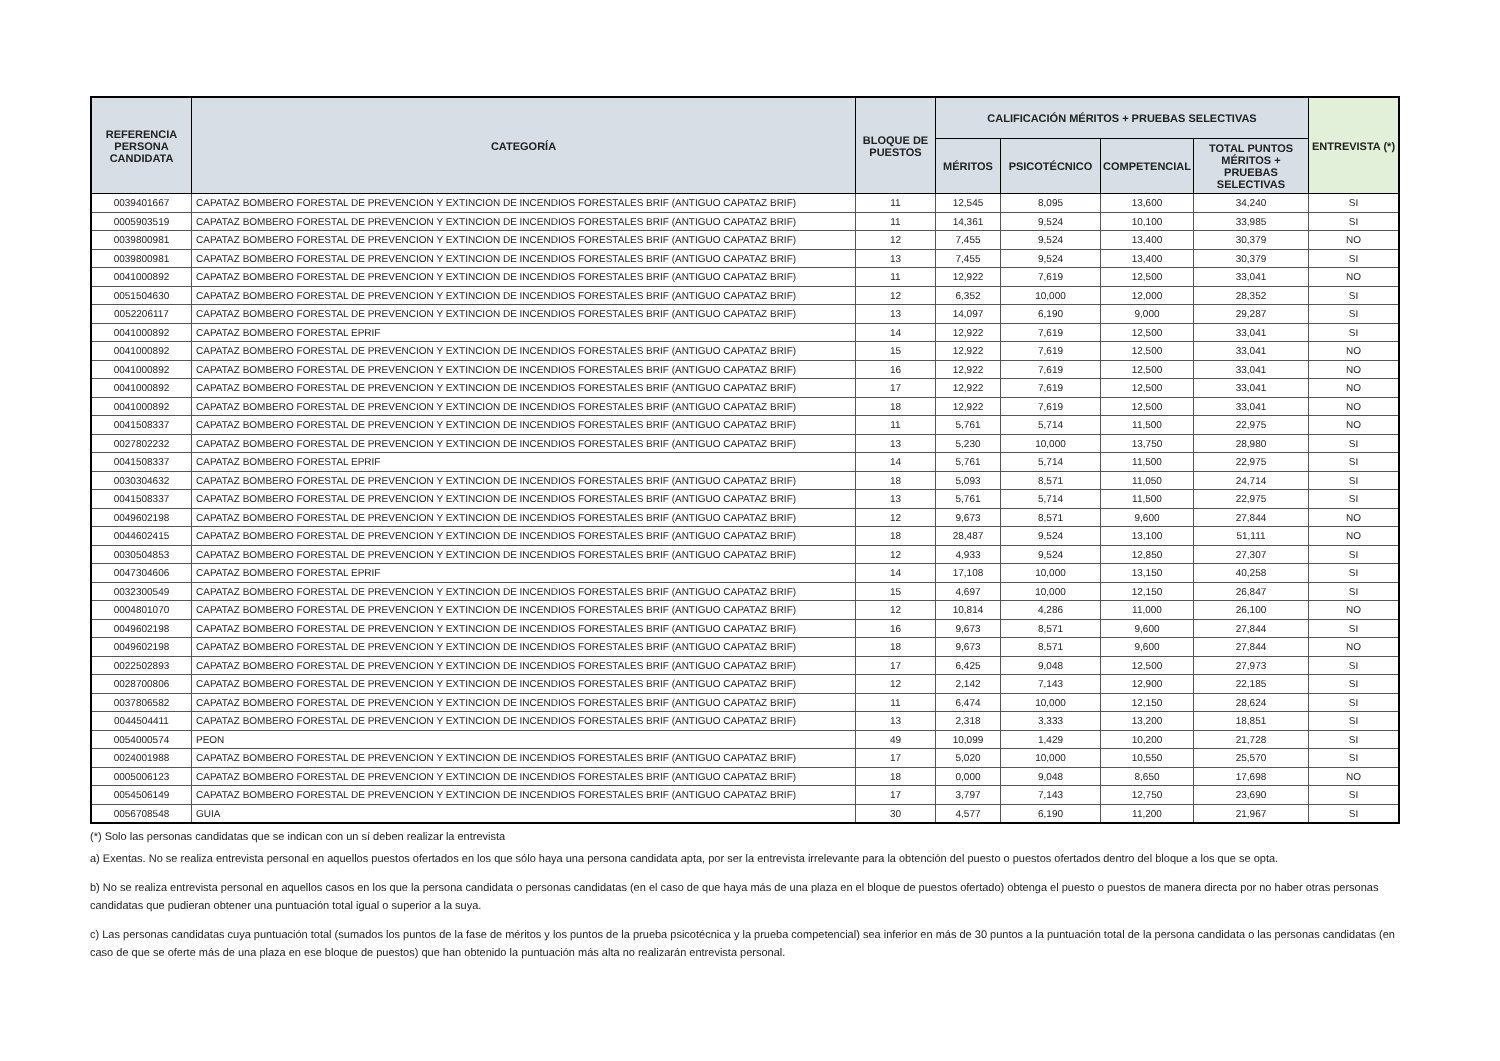| REFERENCIA PERSONA CANDIDATA | CATEGORÍA | BLOQUE DE PUESTOS | CALIFICACIÓN MÉRITOS + PRUEBAS SELECTIVAS | | | | ENTREVISTA (*) |
| --- | --- | --- | --- | --- | --- | --- | --- |
| | | | MÉRITOS | PSICOTÉCNICO | COMPETENCIAL | TOTAL PUNTOS MÉRITOS + PRUEBAS SELECTIVAS | |
| 0039401667 | CAPATAZ BOMBERO FORESTAL DE PREVENCION Y EXTINCION DE INCENDIOS FORESTALES BRIF (ANTIGUO CAPATAZ BRIF) | 11 | 12,545 | 8,095 | 13,600 | 34,240 | SI |
| 0005903519 | CAPATAZ BOMBERO FORESTAL DE PREVENCION Y EXTINCION DE INCENDIOS FORESTALES BRIF (ANTIGUO CAPATAZ BRIF) | 11 | 14,361 | 9,524 | 10,100 | 33,985 | SI |
| 0039800981 | CAPATAZ BOMBERO FORESTAL DE PREVENCION Y EXTINCION DE INCENDIOS FORESTALES BRIF (ANTIGUO CAPATAZ BRIF) | 12 | 7,455 | 9,524 | 13,400 | 30,379 | NO |
| 0039800981 | CAPATAZ BOMBERO FORESTAL DE PREVENCION Y EXTINCION DE INCENDIOS FORESTALES BRIF (ANTIGUO CAPATAZ BRIF) | 13 | 7,455 | 9,524 | 13,400 | 30,379 | SI |
| 0041000892 | CAPATAZ BOMBERO FORESTAL DE PREVENCION Y EXTINCION DE INCENDIOS FORESTALES BRIF (ANTIGUO CAPATAZ BRIF) | 11 | 12,922 | 7,619 | 12,500 | 33,041 | NO |
| 0051504630 | CAPATAZ BOMBERO FORESTAL DE PREVENCION Y EXTINCION DE INCENDIOS FORESTALES BRIF (ANTIGUO CAPATAZ BRIF) | 12 | 6,352 | 10,000 | 12,000 | 28,352 | SI |
| 0052206117 | CAPATAZ BOMBERO FORESTAL DE PREVENCION Y EXTINCION DE INCENDIOS FORESTALES BRIF (ANTIGUO CAPATAZ BRIF) | 13 | 14,097 | 6,190 | 9,000 | 29,287 | SI |
| 0041000892 | CAPATAZ BOMBERO FORESTAL EPRIF | 14 | 12,922 | 7,619 | 12,500 | 33,041 | SI |
| 0041000892 | CAPATAZ BOMBERO FORESTAL DE PREVENCION Y EXTINCION DE INCENDIOS FORESTALES BRIF (ANTIGUO CAPATAZ BRIF) | 15 | 12,922 | 7,619 | 12,500 | 33,041 | NO |
| 0041000892 | CAPATAZ BOMBERO FORESTAL DE PREVENCION Y EXTINCION DE INCENDIOS FORESTALES BRIF (ANTIGUO CAPATAZ BRIF) | 16 | 12,922 | 7,619 | 12,500 | 33,041 | NO |
| 0041000892 | CAPATAZ BOMBERO FORESTAL DE PREVENCION Y EXTINCION DE INCENDIOS FORESTALES BRIF (ANTIGUO CAPATAZ BRIF) | 17 | 12,922 | 7,619 | 12,500 | 33,041 | NO |
| 0041000892 | CAPATAZ BOMBERO FORESTAL DE PREVENCION Y EXTINCION DE INCENDIOS FORESTALES BRIF (ANTIGUO CAPATAZ BRIF) | 18 | 12,922 | 7,619 | 12,500 | 33,041 | NO |
| 0041508337 | CAPATAZ BOMBERO FORESTAL DE PREVENCION Y EXTINCION DE INCENDIOS FORESTALES BRIF (ANTIGUO CAPATAZ BRIF) | 11 | 5,761 | 5,714 | 11,500 | 22,975 | NO |
| 0027802232 | CAPATAZ BOMBERO FORESTAL DE PREVENCION Y EXTINCION DE INCENDIOS FORESTALES BRIF (ANTIGUO CAPATAZ BRIF) | 13 | 5,230 | 10,000 | 13,750 | 28,980 | SI |
| 0041508337 | CAPATAZ BOMBERO FORESTAL EPRIF | 14 | 5,761 | 5,714 | 11,500 | 22,975 | SI |
| 0030304632 | CAPATAZ BOMBERO FORESTAL DE PREVENCION Y EXTINCION DE INCENDIOS FORESTALES BRIF (ANTIGUO CAPATAZ BRIF) | 18 | 5,093 | 8,571 | 11,050 | 24,714 | SI |
| 0041508337 | CAPATAZ BOMBERO FORESTAL DE PREVENCION Y EXTINCION DE INCENDIOS FORESTALES BRIF (ANTIGUO CAPATAZ BRIF) | 13 | 5,761 | 5,714 | 11,500 | 22,975 | SI |
| 0049602198 | CAPATAZ BOMBERO FORESTAL DE PREVENCION Y EXTINCION DE INCENDIOS FORESTALES BRIF (ANTIGUO CAPATAZ BRIF) | 12 | 9,673 | 8,571 | 9,600 | 27,844 | NO |
| 0044602415 | CAPATAZ BOMBERO FORESTAL DE PREVENCION Y EXTINCION DE INCENDIOS FORESTALES BRIF (ANTIGUO CAPATAZ BRIF) | 18 | 28,487 | 9,524 | 13,100 | 51,111 | NO |
| 0030504853 | CAPATAZ BOMBERO FORESTAL DE PREVENCION Y EXTINCION DE INCENDIOS FORESTALES BRIF (ANTIGUO CAPATAZ BRIF) | 12 | 4,933 | 9,524 | 12,850 | 27,307 | SI |
| 0047304606 | CAPATAZ BOMBERO FORESTAL EPRIF | 14 | 17,108 | 10,000 | 13,150 | 40,258 | SI |
| 0032300549 | CAPATAZ BOMBERO FORESTAL DE PREVENCION Y EXTINCION DE INCENDIOS FORESTALES BRIF (ANTIGUO CAPATAZ BRIF) | 15 | 4,697 | 10,000 | 12,150 | 26,847 | SI |
| 0004801070 | CAPATAZ BOMBERO FORESTAL DE PREVENCION Y EXTINCION DE INCENDIOS FORESTALES BRIF (ANTIGUO CAPATAZ BRIF) | 12 | 10,814 | 4,286 | 11,000 | 26,100 | NO |
| 0049602198 | CAPATAZ BOMBERO FORESTAL DE PREVENCION Y EXTINCION DE INCENDIOS FORESTALES BRIF (ANTIGUO CAPATAZ BRIF) | 16 | 9,673 | 8,571 | 9,600 | 27,844 | SI |
| 0049602198 | CAPATAZ BOMBERO FORESTAL DE PREVENCION Y EXTINCION DE INCENDIOS FORESTALES BRIF (ANTIGUO CAPATAZ BRIF) | 18 | 9,673 | 8,571 | 9,600 | 27,844 | NO |
| 0022502893 | CAPATAZ BOMBERO FORESTAL DE PREVENCION Y EXTINCION DE INCENDIOS FORESTALES BRIF (ANTIGUO CAPATAZ BRIF) | 17 | 6,425 | 9,048 | 12,500 | 27,973 | SI |
| 0028700806 | CAPATAZ BOMBERO FORESTAL DE PREVENCION Y EXTINCION DE INCENDIOS FORESTALES BRIF (ANTIGUO CAPATAZ BRIF) | 12 | 2,142 | 7,143 | 12,900 | 22,185 | SI |
| 0037806582 | CAPATAZ BOMBERO FORESTAL DE PREVENCION Y EXTINCION DE INCENDIOS FORESTALES BRIF (ANTIGUO CAPATAZ BRIF) | 11 | 6,474 | 10,000 | 12,150 | 28,624 | SI |
| 0044504411 | CAPATAZ BOMBERO FORESTAL DE PREVENCION Y EXTINCION DE INCENDIOS FORESTALES BRIF (ANTIGUO CAPATAZ BRIF) | 13 | 2,318 | 3,333 | 13,200 | 18,851 | SI |
| 0054000574 | PEON | 49 | 10,099 | 1,429 | 10,200 | 21,728 | SI |
| 0024001988 | CAPATAZ BOMBERO FORESTAL DE PREVENCION Y EXTINCION DE INCENDIOS FORESTALES BRIF (ANTIGUO CAPATAZ BRIF) | 17 | 5,020 | 10,000 | 10,550 | 25,570 | SI |
| 0005006123 | CAPATAZ BOMBERO FORESTAL DE PREVENCION Y EXTINCION DE INCENDIOS FORESTALES BRIF (ANTIGUO CAPATAZ BRIF) | 18 | 0,000 | 9,048 | 8,650 | 17,698 | NO |
| 0054506149 | CAPATAZ BOMBERO FORESTAL DE PREVENCION Y EXTINCION DE INCENDIOS FORESTALES BRIF (ANTIGUO CAPATAZ BRIF) | 17 | 3,797 | 7,143 | 12,750 | 23,690 | SI |
| 0056708548 | GUIA | 30 | 4,577 | 6,190 | 11,200 | 21,967 | SI |
(*) Solo las personas candidatas que se indican con un sí deben realizar la entrevista
a) Exentas. No se realiza entrevista personal en aquellos puestos ofertados en los que sólo haya una persona candidata apta, por ser la entrevista irrelevante para la obtención del puesto o puestos ofertados dentro del bloque a los que se opta.
b) No se realiza entrevista personal en aquellos casos en los que la persona candidata o personas candidatas (en el caso de que haya más de una plaza en el bloque de puestos ofertado) obtenga el puesto o puestos de manera directa por no haber otras personas candidatas que pudieran obtener una puntuación total igual o superior a la suya.
c) Las personas candidatas cuya puntuación total (sumados los puntos de la fase de méritos y los puntos de la prueba psicotécnica y la prueba competencial) sea inferior en más de 30 puntos a la puntuación total de la persona candidata o las personas candidatas (en caso de que se oferte más de una plaza en ese bloque de puestos) que han obtenido la puntuación más alta no realizarán entrevista personal.